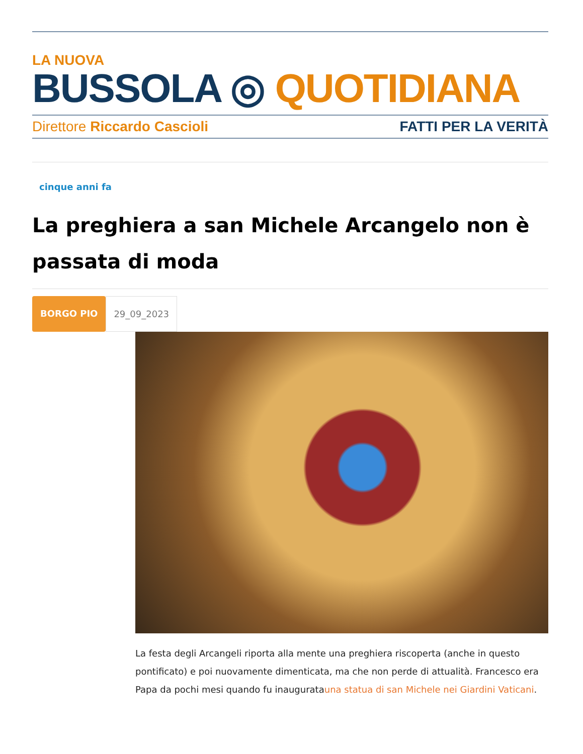LA NUOVA
BUSSOLA ◎ QUOTIDIANA
Direttore Riccardo Cascioli FATTI PER LA VERITÀ
cinque anni fa
La preghiera a san Michele Arcangelo non è passata di moda
BORGO PIO 29_09_2023
La festa degli Arcangeli riporta alla mente una preghiera riscoperta (anche in questo pontificato) e poi nuovamente dimenticata, ma che non perde di attualità. Francesco era Papa da pochi mesi quando fu inauguratauna statua di san Michele nei Giardini Vaticani.